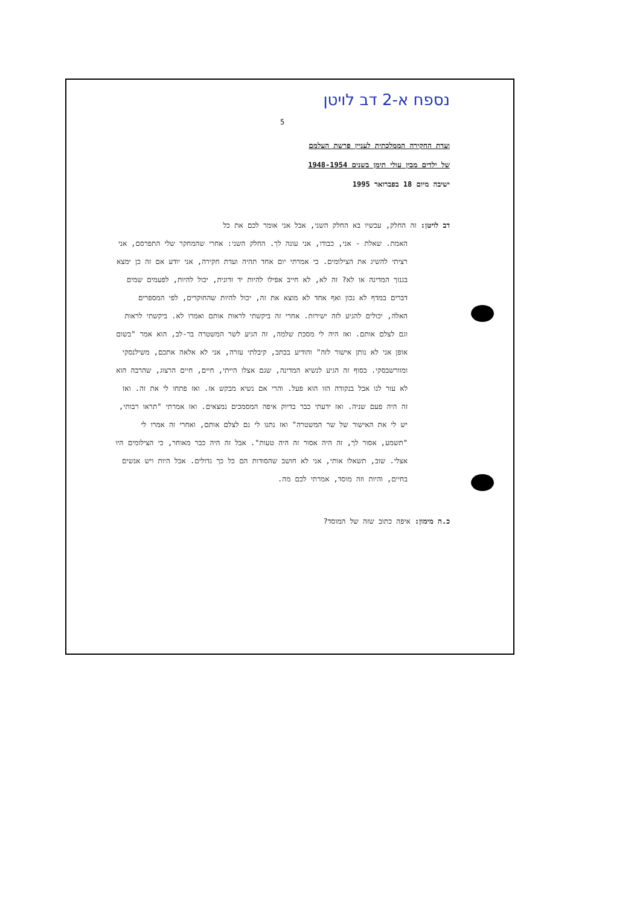נספח א-2 דב לויטן
5
ועדת החקירה הממלכתית לעניין פרשת העלמם
של ילדים מבין עולי תימן בשנים 1948-1954
ישיבה מיום 18 בפברואר 1995
דב לויטן: זה החלק, עכשיו בא החלק השני, אבל אני אומר לכם את כל
האמת. שאלת - אני, כבודו, אני עונה לך. החלק השני: אחרי שהמחקר שלי התפרסם, אני רציתי להשיג את הצילומים. כי אמרתי יום אחד תהיה ועדת חקירה, אני יודע אם זה כן ימצא בגנזך המדינה או לא? זה לא, לא חייב אפילו להיות יד זדונית, יכול להיות, לפעמים שמים דברים במדף לא נכון ואף אחד לא מוצא את זה, יכול להיות שהחוקרים, לפי המספרים האלה, יכולים להגיע לזה ישירות. אחרי זה ביקשתי לראות אותם ואמרו לא. ביקשתי לראות וגם לצלם אותם. ואז היה לי מסכת שלמה, זה הגיע לשר המשטרה בר-לב, הוא אמר "בשום אופן אני לא נותן אישור לזה" והודיע בכתב, קיבלתי עזרה, אני לא אלאה אתכם, משילנסקי ומוורשבסקי. בסוף זה הגיע לנשיא המדינה, שגם אצלו הייתי, חיים, חיים הרצוג, שהרבה הוא לא עזר לנו אבל בנקודה הזו הוא פעל. והרי אם נשיא מבקש אז. ואז פתחו לי את זה. ואז זה היה פעם שניה. ואז ידעתי כבר בדיוק איפה המסמכים נמצאים. ואז אמרתי "תראו רבותי, יש לי את האישור של שר המשטרה" ואז נתנו לי גם לצלם אותם, ואחרי זה אמרו לי "תשמע, אסור לך, זה היה אסור זה היה טעות". אבל זה היה כבר מאוחר, כי הצילומים היו אצלי. שוב, תשאלו אותי, אני לא חושב שהסודות הם כל כך גדולים. אבל היות ויש אנשים בחיים, והיות וזה מוסד, אמרתי לכם מה.
כ.ה מימון: איפה כתוב שזה של המוסד?